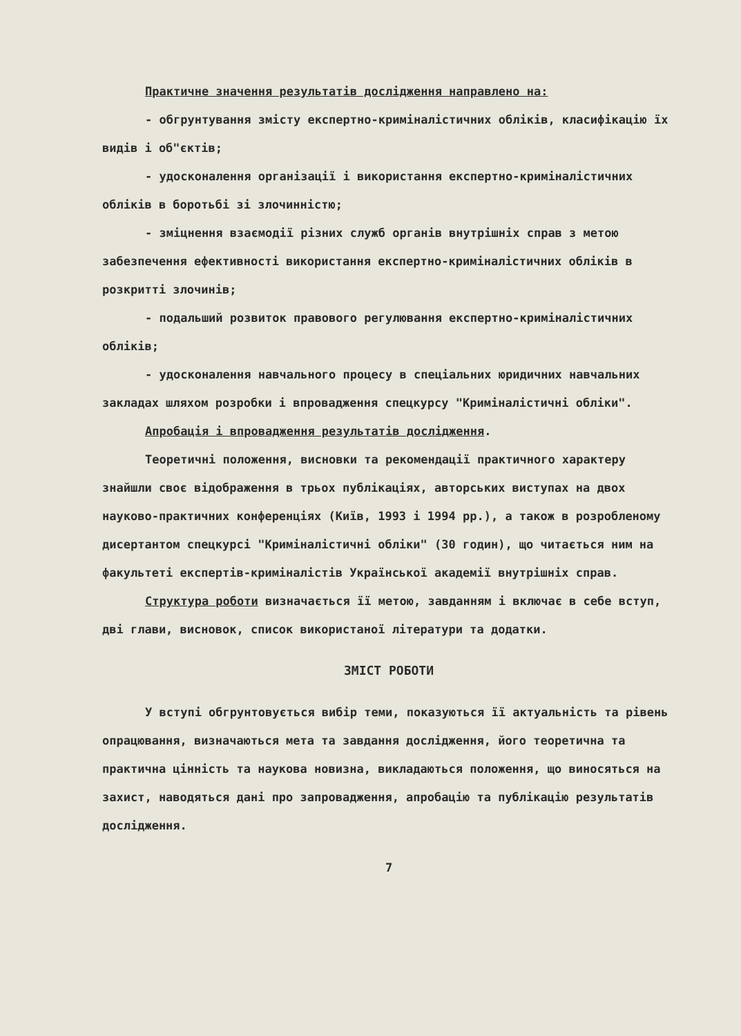Практичне значення результатів дослідження направлено на:
- обгрунтування змісту експертно-криміналістичних обліків, класифікацію їх видів і об"єктів;
- удосконалення організації і використання експертно-криміналістичних обліків в боротьбі зі злочинністю;
- зміцнення взаємодії різних служб органів внутрішніх справ з метою забезпечення ефективності використання експертно-криміналістичних обліків в розкритті злочинів;
- подальший розвиток правового регулювання експертно-криміналістичних обліків;
- удосконалення навчального процесу в спеціальних юридичних навчальних закладах шляхом розробки і впровадження спецкурсу "Криміналістичні обліки".
Апробація і впровадження результатів дослідження.
Теоретичні положення, висновки та рекомендації практичного характеру знайшли своє відображення в трьох публікаціях, авторських виступах на двох науково-практичних конференціях (Київ, 1993 і 1994 рр.), а також в розробленому дисертантом спецкурсі "Криміналістичні обліки" (30 годин), що читається ним на факультеті експертів-криміналістів Української академії внутрішніх справ.
Структура роботи визначається її метою, завданням і включає в себе вступ, дві глави, висновок, список використаної літератури та додатки.
ЗМІСТ РОБОТИ
У вступі обгрунтовується вибір теми, показуються її актуальність та рівень опрацювання, визначаються мета та завдання дослідження, його теоретична та практична цінність та наукова новизна, викладаються положення, що виносяться на захист, наводяться дані про запровадження, апробацію та публікацію результатів дослідження.
7